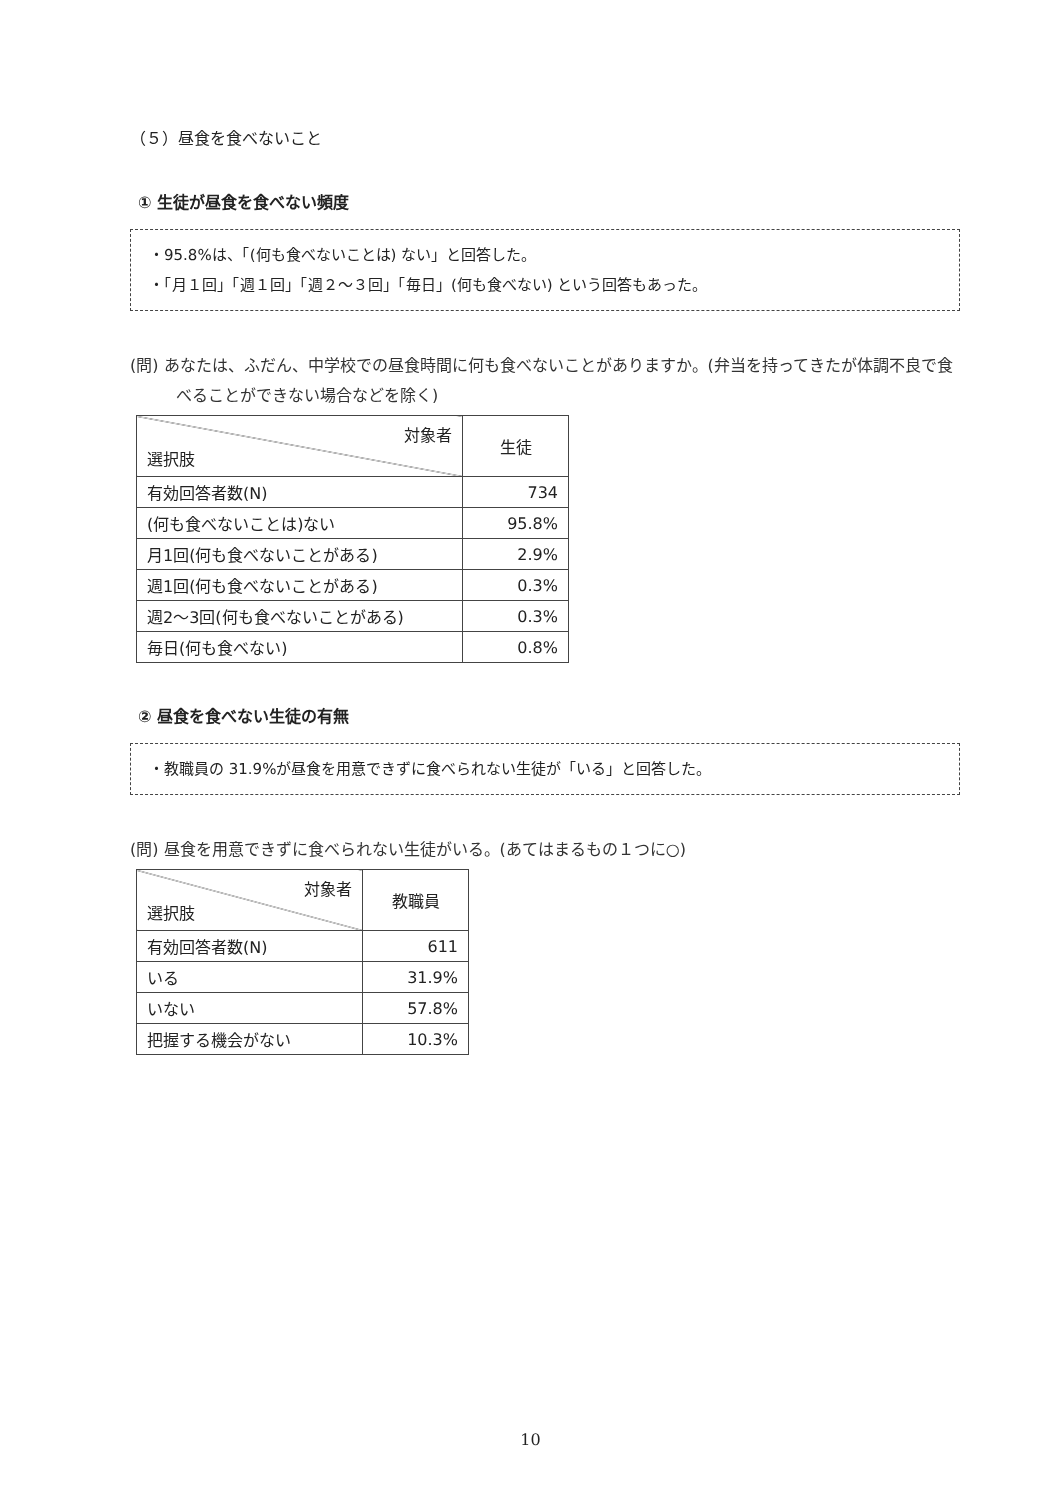（５）昼食を食べないこと
① 生徒が昼食を食べない頻度
・95.8%は、「(何も食べないことは) ない」と回答した。
・「月１回」「週１回」「週２～３回」「毎日」(何も食べない) という回答もあった。
(問) あなたは、ふだん、中学校での昼食時間に何も食べないことがありますか。(弁当を持ってきたが体調不良で食べることができない場合などを除く)
| 対象者 選択肢 | 生徒 |
| --- | --- |
| 有効回答者数(N) | 734 |
| (何も食べないことは)ない | 95.8% |
| 月1回(何も食べないことがある) | 2.9% |
| 週1回(何も食べないことがある) | 0.3% |
| 週2～3回(何も食べないことがある) | 0.3% |
| 毎日(何も食べない) | 0.8% |
② 昼食を食べない生徒の有無
・教職員の 31.9%が昼食を用意できずに食べられない生徒が「いる」と回答した。
(問) 昼食を用意できずに食べられない生徒がいる。(あてはまるもの１つに○)
| 対象者 選択肢 | 教職員 |
| --- | --- |
| 有効回答者数(N) | 611 |
| いる | 31.9% |
| いない | 57.8% |
| 把握する機会がない | 10.3% |
10